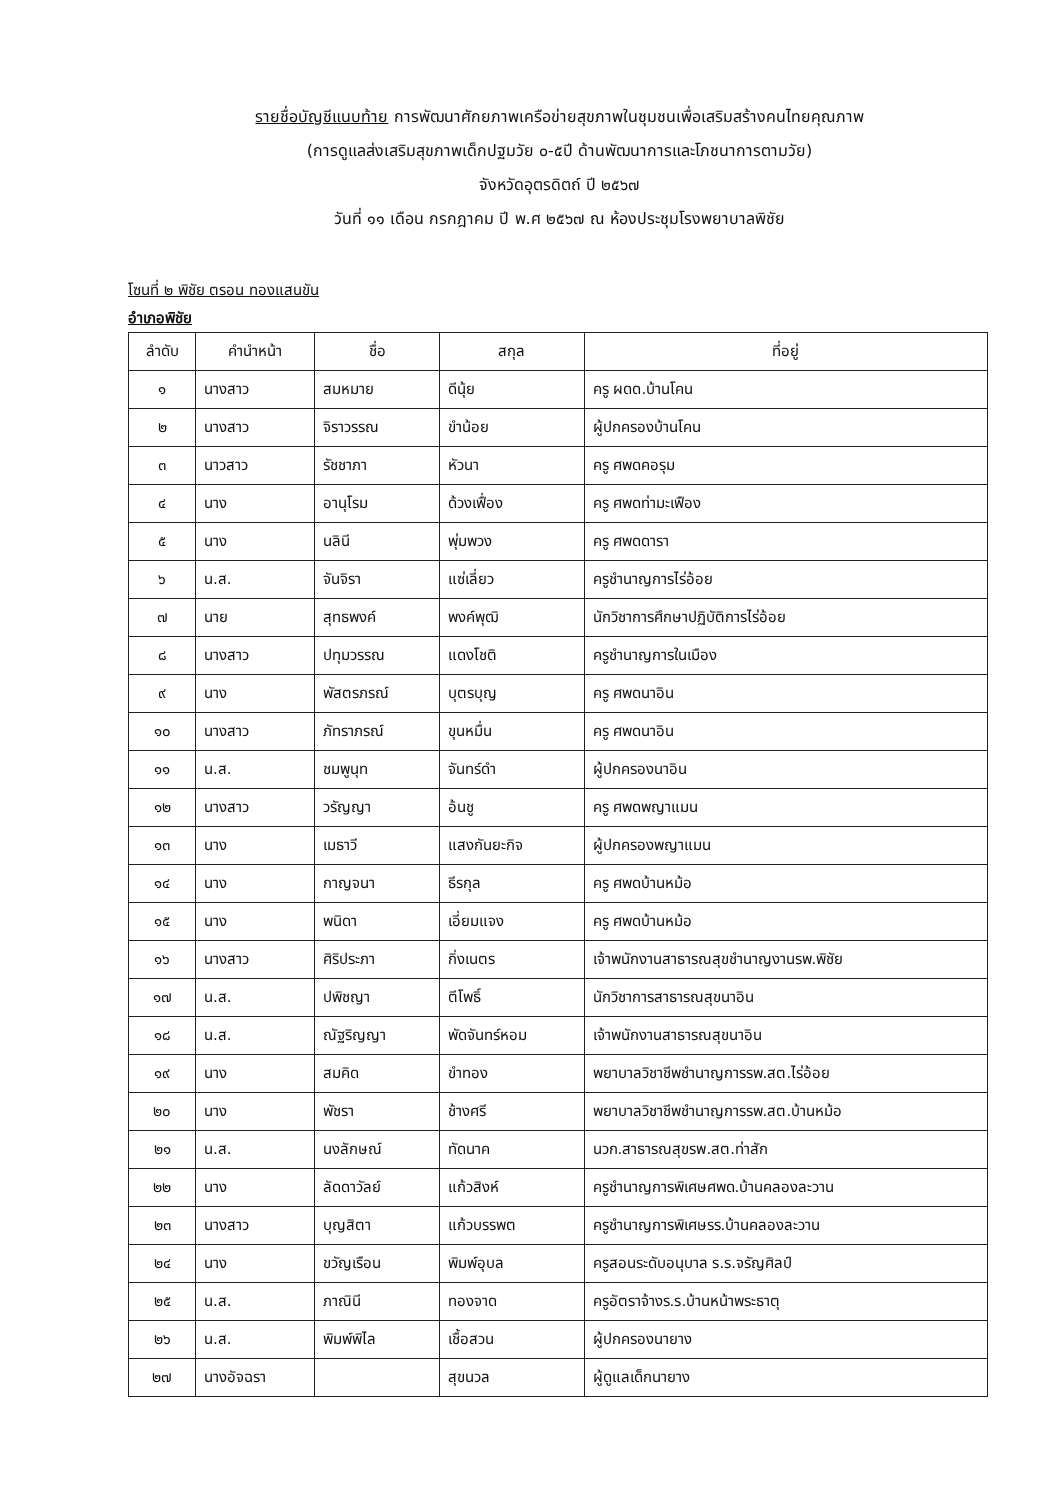รายชื่อบัญชีแนบท้าย การพัฒนาศักยภาพเครือข่ายสุขภาพในชุมชนเพื่อเสริมสร้างคนไทยคุณภาพ
(การดูแลส่งเสริมสุขภาพเด็กปฐมวัย ๐-๕ปี ด้านพัฒนาการและโภชนาการตามวัย)
จังหวัดอุตรดิตถ์ ปี ๒๕๖๗
วันที่ ๑๑ เดือน กรกฎาคม ปี พ.ศ ๒๕๖๗ ณ ห้องประชุมโรงพยาบาลพิชัย
โซนที่ ๒ พิชัย ตรอน ทองแสนขัน
อำเภอพิชัย
| ลำดับ | คำนำหน้า | ชื่อ | สกุล | ที่อยู่ |
| --- | --- | --- | --- | --- |
| ๑ | นางสาว | สมหมาย | ดีนุ้ย | ครู ผดด.บ้านโคน |
| ๒ | นางสาว | จิราวรรณ | ขำน้อย | ผู้ปกครองบ้านโคน |
| ๓ | นาวสาว | รัชชาภา | หัวนา | ครู ศพดคอรุม |
| ๔ | นาง | อานุโรม | ด้วงเฟื่อง | ครู ศพดท่ามะเฟือง |
| ๕ | นาง | นลินี | พุ่มพวง | ครู ศพดดารา |
| ๖ | น.ส. | จันจิรา | แซ่เลี่ยว | ครูชำนาญการไร่อ้อย |
| ๗ | นาย | สุทธพงค์ | พงค์พุฒิ | นักวิชาการศึกษาปฏิบัติการไร่อ้อย |
| ๘ | นางสาว | ปทุมวรรณ | แดงโชติ | ครูชำนาญการในเมือง |
| ๙ | นาง | พัสตรภรณ์ | บุตรบุญ | ครู ศพดนาอิน |
| ๑๐ | นางสาว | ภัทราภรณ์ | ขุนหมื่น | ครู ศพดนาอิน |
| ๑๑ | น.ส. | ชมพูนุท | จันทร์ดำ | ผู้ปกครองนาอิน |
| ๑๒ | นางสาว | วรัญญา | อ้นชู | ครู ศพดพญาแมน |
| ๑๓ | นาง | เมธาวี | แสงกันยะกิจ | ผู้ปกครองพญาแมน |
| ๑๔ | นาง | กาญจนา | ธีรกุล | ครู ศพดบ้านหม้อ |
| ๑๕ | นาง | พนิดา | เอี่ยมแจง | ครู ศพดบ้านหม้อ |
| ๑๖ | นางสาว | ศิริประภา | กิ่งเนตร | เจ้าพนักงานสาธารณสุขชำนาญงานรพ.พิชัย |
| ๑๗ | น.ส. | ปพิชญา | ตีโพธิ์ | นักวิชาการสาธารณสุขนาอิน |
| ๑๘ | น.ส. | ณัฐริญญา | พัดจันทร์หอม | เจ้าพนักงานสาธารณสุขนาอิน |
| ๑๙ | นาง | สมคิด | ขำทอง | พยาบาลวิชาชีพชำนาญการรพ.สต.ไร่อ้อย |
| ๒๐ | นาง | พัชรา | ช้างศรี | พยาบาลวิชาชีพชำนาญการรพ.สต.บ้านหม้อ |
| ๒๑ | น.ส. | นงลักษณ์ | ทัดนาค | นวก.สาธารณสุขรพ.สต.ท่าสัก |
| ๒๒ | นาง | ลัดดาวัลย์ | แก้วสิงห์ | ครูชำนาญการพิเศษศพด.บ้านคลองละวาน |
| ๒๓ | นางสาว | บุญสิตา | แก้วบรรพต | ครูชำนาญการพิเศษรร.บ้านคลองละวาน |
| ๒๔ | นาง | ขวัญเรือน | พิมพ์อุบล | ครูสอนระดับอนุบาล ร.ร.จรัญศิลป์ |
| ๒๕ | น.ส. | ภาณินี | ทองจาด | ครูอัตราจ้างร.ร.บ้านหน้าพระธาตุ |
| ๒๖ | น.ส. | พิมพ์พิไล | เชื้อสวน | ผู้ปกครองนายาง |
| ๒๗ | นางอัจฉรา | | สุขนวล | ผู้ดูแลเด็กนายาง |